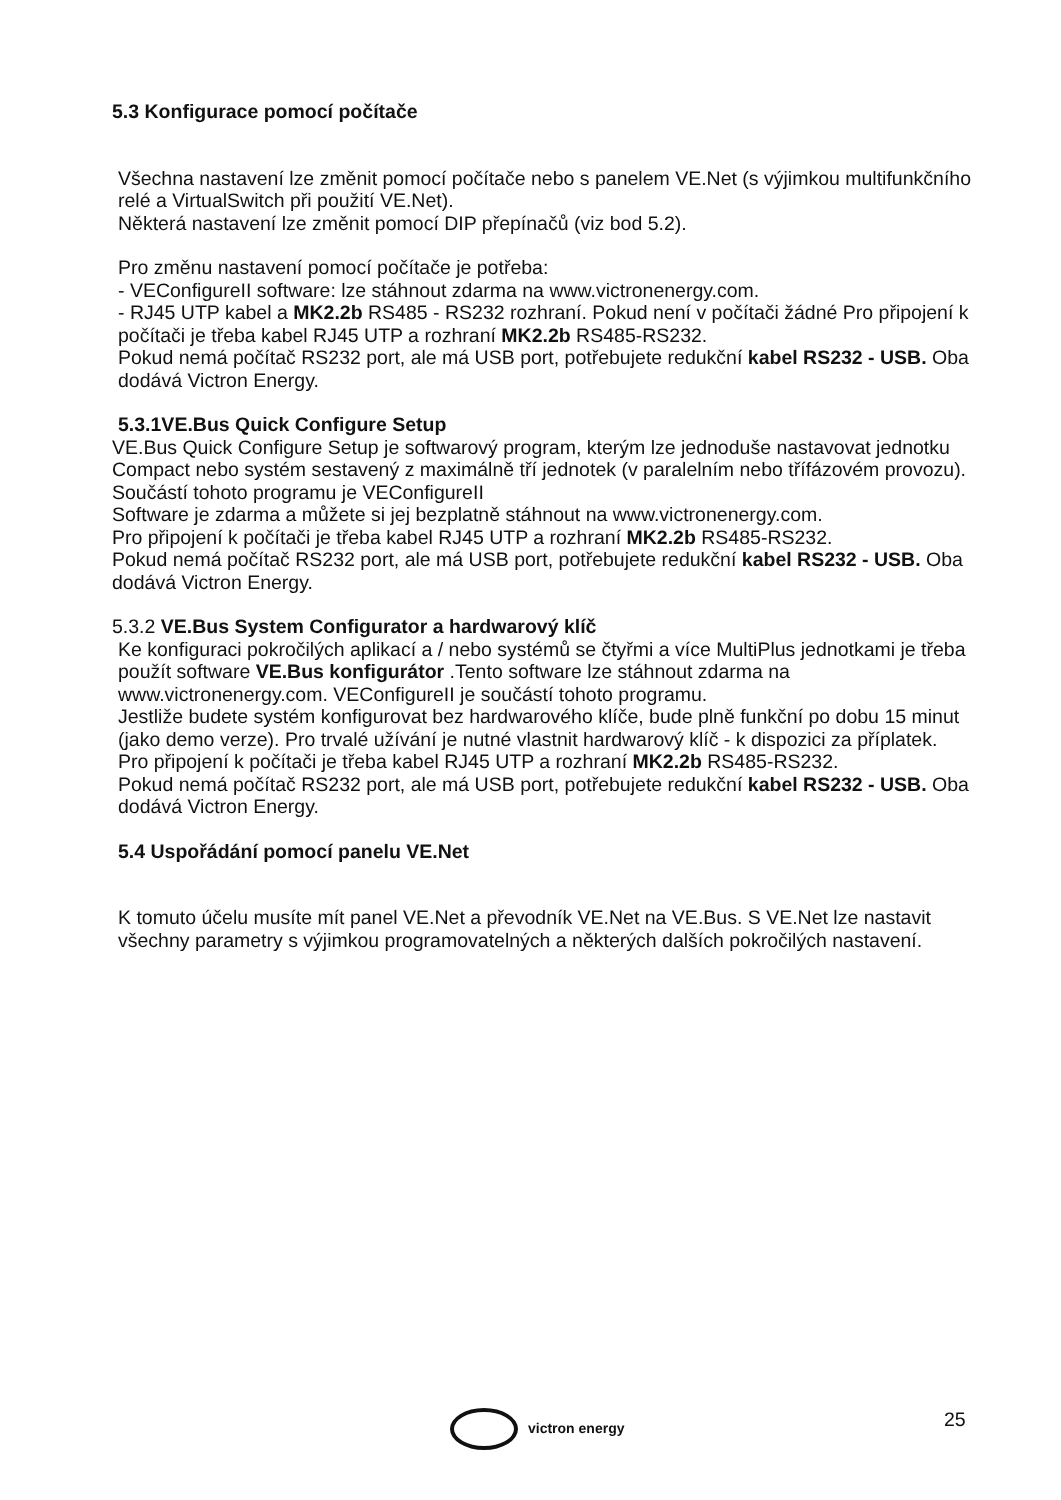5.3 Konfigurace pomocí počítače
Všechna nastavení lze změnit pomocí počítače nebo s panelem VE.Net (s výjimkou multifunkčního relé a VirtualSwitch při použití VE.Net).
Některá nastavení lze změnit pomocí DIP přepínačů (viz bod 5.2).
Pro změnu nastavení pomocí počítače je potřeba:
- VEConfigureII software: lze stáhnout zdarma na www.victronenergy.com.
- RJ45 UTP kabel a MK2.2b RS485 - RS232 rozhraní. Pokud není v počítači žádné Pro připojení k počítači je třeba kabel RJ45 UTP a rozhraní MK2.2b RS485-RS232.
Pokud nemá počítač RS232 port, ale má USB port, potřebujete redukční kabel RS232 - USB. Oba dodává Victron Energy.
5.3.1VE.Bus Quick Configure Setup
VE.Bus Quick Configure Setup je softwarový program, kterým lze jednoduše nastavovat jednotku Compact nebo systém sestavený z maximálně tří jednotek (v paralelním nebo třífázovém provozu). Součástí tohoto programu je VEConfigureII
Software je zdarma a můžete si jej bezplatně stáhnout na www.victronenergy.com.
Pro připojení k počítači je třeba kabel RJ45 UTP a rozhraní MK2.2b RS485-RS232.
Pokud nemá počítač RS232 port, ale má USB port, potřebujete redukční kabel RS232 - USB. Oba dodává Victron Energy.
5.3.2 VE.Bus System Configurator a hardwarový klíč
Ke konfiguraci pokročilých aplikací a / nebo systémů se čtyřmi a více MultiPlus jednotkami je třeba použít software VE.Bus konfigurátor .Tento software lze stáhnout zdarma na www.victronenergy.com. VEConfigureII je součástí tohoto programu.
Jestliže budete systém konfigurovat bez hardwarového klíče, bude plně funkční po dobu 15 minut (jako demo verze). Pro trvalé užívání je nutné vlastnit hardwarový klíč - k dispozici za příplatek.
Pro připojení k počítači je třeba kabel RJ45 UTP a rozhraní MK2.2b RS485-RS232.
Pokud nemá počítač RS232 port, ale má USB port, potřebujete redukční kabel RS232 - USB. Oba dodává Victron Energy.
5.4 Uspořádání pomocí panelu VE.Net
K tomuto účelu musíte mít panel VE.Net a převodník VE.Net na VE.Bus. S VE.Net lze nastavit všechny parametry s výjimkou programovatelných a některých dalších pokročilých nastavení.
victron energy 25